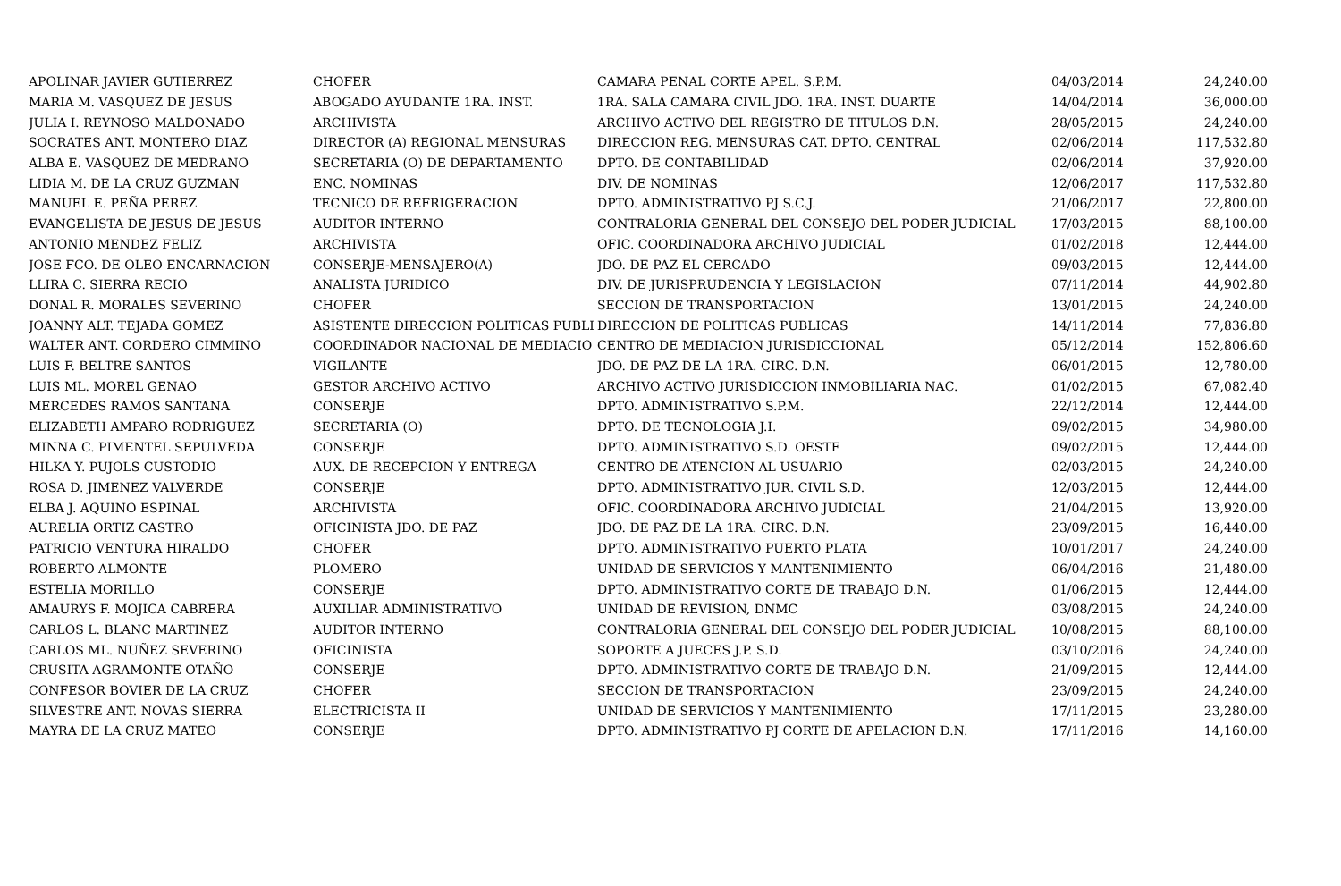| APOLINAR JAVIER GUTIERREZ | CHOFER | CAMARA PENAL CORTE APEL. S.P.M. | 04/03/2014 | 24,240.00 |
| MARIA M. VASQUEZ DE JESUS | ABOGADO AYUDANTE 1RA. INST. | 1RA. SALA CAMARA CIVIL JDO. 1RA. INST. DUARTE | 14/04/2014 | 36,000.00 |
| JULIA I. REYNOSO MALDONADO | ARCHIVISTA | ARCHIVO ACTIVO DEL REGISTRO DE TITULOS D.N. | 28/05/2015 | 24,240.00 |
| SOCRATES ANT. MONTERO DIAZ | DIRECTOR (A) REGIONAL MENSURAS | DIRECCION REG. MENSURAS CAT. DPTO. CENTRAL | 02/06/2014 | 117,532.80 |
| ALBA E. VASQUEZ DE MEDRANO | SECRETARIA (O) DE DEPARTAMENTO | DPTO. DE CONTABILIDAD | 02/06/2014 | 37,920.00 |
| LIDIA M. DE LA CRUZ GUZMAN | ENC. NOMINAS | DIV. DE NOMINAS | 12/06/2017 | 117,532.80 |
| MANUEL E. PEÑA PEREZ | TECNICO DE REFRIGERACION | DPTO. ADMINISTRATIVO PJ S.C.J. | 21/06/2017 | 22,800.00 |
| EVANGELISTA DE JESUS DE JESUS | AUDITOR INTERNO | CONTRALORIA GENERAL DEL CONSEJO DEL PODER JUDICIAL | 17/03/2015 | 88,100.00 |
| ANTONIO MENDEZ FELIZ | ARCHIVISTA | OFIC. COORDINADORA ARCHIVO JUDICIAL | 01/02/2018 | 12,444.00 |
| JOSE FCO. DE OLEO ENCARNACION | CONSERJE-MENSAJERO(A) | JDO. DE PAZ EL CERCADO | 09/03/2015 | 12,444.00 |
| LLIRA C. SIERRA RECIO | ANALISTA JURIDICO | DIV. DE JURISPRUDENCIA Y LEGISLACION | 07/11/2014 | 44,902.80 |
| DONAL R. MORALES SEVERINO | CHOFER | SECCION DE TRANSPORTACION | 13/01/2015 | 24,240.00 |
| JOANNY ALT. TEJADA GOMEZ | ASISTENTE DIRECCION POLITICAS PUBLI | DIRECCION DE POLITICAS PUBLICAS | 14/11/2014 | 77,836.80 |
| WALTER ANT. CORDERO CIMMINO | COORDINADOR NACIONAL DE MEDIACIO | CENTRO DE MEDIACION JURISDICCIONAL | 05/12/2014 | 152,806.60 |
| LUIS F. BELTRE SANTOS | VIGILANTE | JDO. DE PAZ DE LA 1RA. CIRC. D.N. | 06/01/2015 | 12,780.00 |
| LUIS ML. MOREL GENAO | GESTOR ARCHIVO ACTIVO | ARCHIVO ACTIVO JURISDICCION INMOBILIARIA NAC. | 01/02/2015 | 67,082.40 |
| MERCEDES RAMOS SANTANA | CONSERJE | DPTO. ADMINISTRATIVO S.P.M. | 22/12/2014 | 12,444.00 |
| ELIZABETH AMPARO RODRIGUEZ | SECRETARIA (O) | DPTO. DE TECNOLOGIA J.I. | 09/02/2015 | 34,980.00 |
| MINNA C. PIMENTEL SEPULVEDA | CONSERJE | DPTO. ADMINISTRATIVO S.D. OESTE | 09/02/2015 | 12,444.00 |
| HILKA Y. PUJOLS CUSTODIO | AUX. DE RECEPCION Y ENTREGA | CENTRO DE ATENCION AL USUARIO | 02/03/2015 | 24,240.00 |
| ROSA D. JIMENEZ VALVERDE | CONSERJE | DPTO. ADMINISTRATIVO JUR. CIVIL S.D. | 12/03/2015 | 12,444.00 |
| ELBA J. AQUINO ESPINAL | ARCHIVISTA | OFIC. COORDINADORA ARCHIVO JUDICIAL | 21/04/2015 | 13,920.00 |
| AURELIA ORTIZ CASTRO | OFICINISTA JDO. DE PAZ | JDO. DE PAZ DE LA 1RA. CIRC. D.N. | 23/09/2015 | 16,440.00 |
| PATRICIO VENTURA HIRALDO | CHOFER | DPTO. ADMINISTRATIVO PUERTO PLATA | 10/01/2017 | 24,240.00 |
| ROBERTO ALMONTE | PLOMERO | UNIDAD DE SERVICIOS Y MANTENIMIENTO | 06/04/2016 | 21,480.00 |
| ESTELIA MORILLO | CONSERJE | DPTO. ADMINISTRATIVO CORTE DE TRABAJO D.N. | 01/06/2015 | 12,444.00 |
| AMAURYS F. MOJICA CABRERA | AUXILIAR ADMINISTRATIVO | UNIDAD DE REVISION, DNMC | 03/08/2015 | 24,240.00 |
| CARLOS L. BLANC MARTINEZ | AUDITOR INTERNO | CONTRALORIA GENERAL DEL CONSEJO DEL PODER JUDICIAL | 10/08/2015 | 88,100.00 |
| CARLOS ML. NUÑEZ SEVERINO | OFICINISTA | SOPORTE A JUECES J.P. S.D. | 03/10/2016 | 24,240.00 |
| CRUSITA AGRAMONTE OTAÑO | CONSERJE | DPTO. ADMINISTRATIVO CORTE DE TRABAJO D.N. | 21/09/2015 | 12,444.00 |
| CONFESOR BOVIER DE LA CRUZ | CHOFER | SECCION DE TRANSPORTACION | 23/09/2015 | 24,240.00 |
| SILVESTRE ANT. NOVAS SIERRA | ELECTRICISTA II | UNIDAD DE SERVICIOS Y MANTENIMIENTO | 17/11/2015 | 23,280.00 |
| MAYRA DE LA CRUZ MATEO | CONSERJE | DPTO. ADMINISTRATIVO PJ CORTE DE APELACION D.N. | 17/11/2016 | 14,160.00 |